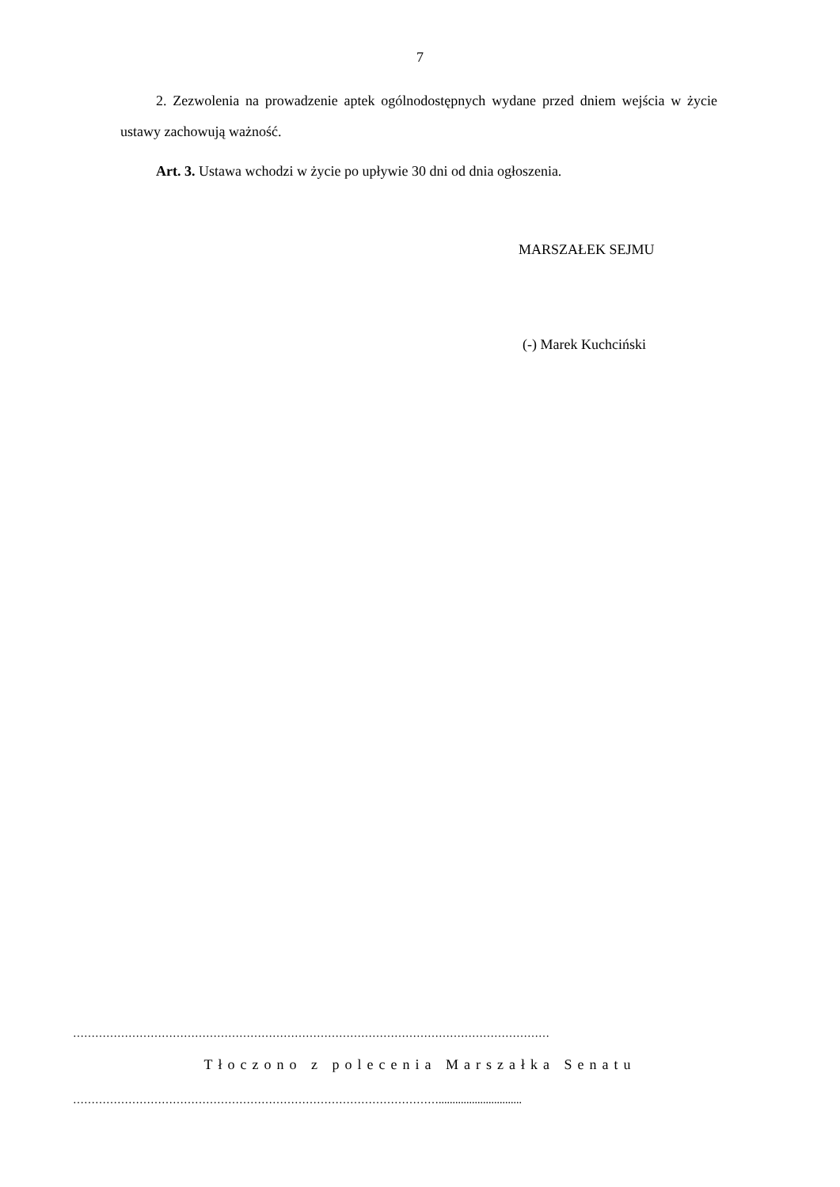7
2. Zezwolenia na prowadzenie aptek ogólnodostępnych wydane przed dniem wejścia w życie ustawy zachowują ważność.
Art. 3. Ustawa wchodzi w życie po upływie 30 dni od dnia ogłoszenia.
MARSZAŁEK SEJMU
(-) Marek Kuchciński
…………………………………………………………………………………………………………………
Tłoczono z polecenia Marszałka Senatu
………………………………………………………………………………………..............................